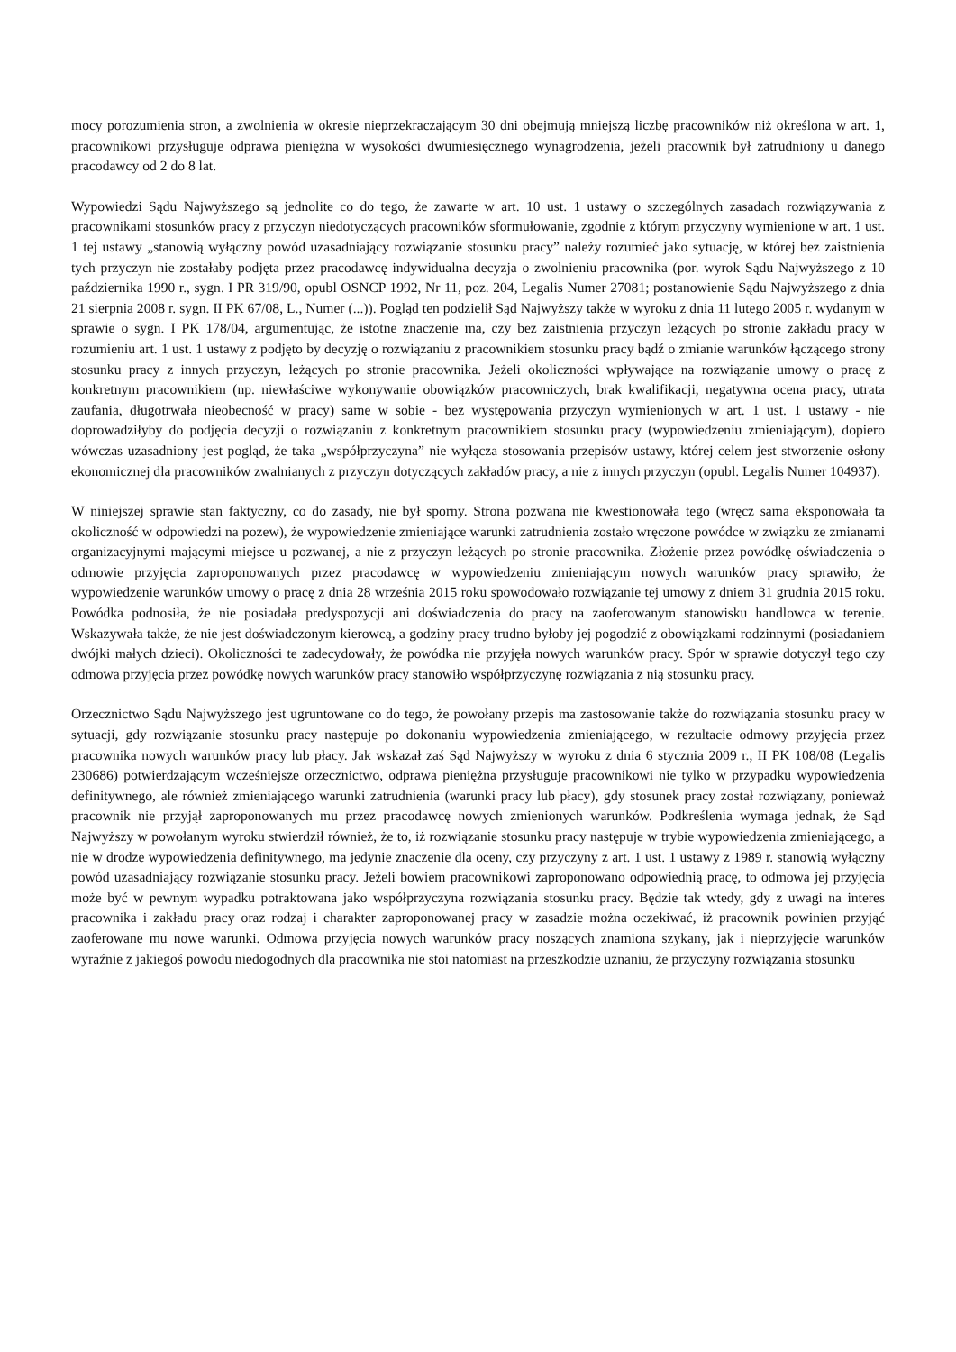mocy porozumienia stron, a zwolnienia w okresie nieprzekraczającym 30 dni obejmują mniejszą liczbę pracowników niż określona w art. 1, pracownikowi przysługuje odprawa pieniężna w wysokości dwumiesięcznego wynagrodzenia, jeżeli pracownik był zatrudniony u danego pracodawcy od 2 do 8 lat.
Wypowiedzi Sądu Najwyższego są jednolite co do tego, że zawarte w art. 10 ust. 1 ustawy o szczególnych zasadach rozwiązywania z pracownikami stosunków pracy z przyczyn niedotyczących pracowników sformułowanie, zgodnie z którym przyczyny wymienione w art. 1 ust. 1 tej ustawy „stanowią wyłączny powód uzasadniający rozwiązanie stosunku pracy” należy rozumieć jako sytuację, w której bez zaistnienia tych przyczyn nie zostałaby podjęta przez pracodawcę indywidualna decyzja o zwolnieniu pracownika (por. wyrok Sądu Najwyższego z 10 października 1990 r., sygn. I PR 319/90, opubl OSNCP 1992, Nr 11, poz. 204, Legalis Numer 27081; postanowienie Sądu Najwyższego z dnia 21 sierpnia 2008 r. sygn. II PK 67/08, L., Numer (...)). Pogląd ten podzielił Sąd Najwyższy także w wyroku z dnia 11 lutego 2005 r. wydanym w sprawie o sygn. I PK 178/04, argumentując, że istotne znaczenie ma, czy bez zaistnienia przyczyn leżących po stronie zakładu pracy w rozumieniu art. 1 ust. 1 ustawy z podjęto by decyzję o rozwiązaniu z pracownikiem stosunku pracy bądź o zmianie warunków łączącego strony stosunku pracy z innych przyczyn, leżących po stronie pracownika. Jeżeli okoliczności wpływające na rozwiązanie umowy o pracę z konkretnym pracownikiem (np. niewłaściwe wykonywanie obowiązków pracowniczych, brak kwalifikacji, negatywna ocena pracy, utrata zaufania, długotrwała nieobecność w pracy) same w sobie - bez występowania przyczyn wymienionych w art. 1 ust. 1 ustawy - nie doprowadziłyby do podjęcia decyzji o rozwiązaniu z konkretnym pracownikiem stosunku pracy (wypowiedzeniu zmieniającym), dopiero wówczas uzasadniony jest pogląd, że taka „współprzyczyna” nie wyłącza stosowania przepisów ustawy, której celem jest stworzenie osłony ekonomicznej dla pracowników zwalnianych z przyczyn dotyczących zakładów pracy, a nie z innych przyczyn (opubl. Legalis Numer 104937).
W niniejszej sprawie stan faktyczny, co do zasady, nie był sporny. Strona pozwana nie kwestionowała tego (wręcz sama eksponowała ta okoliczność w odpowiedzi na pozew), że wypowiedzenie zmieniające warunki zatrudnienia zostało wręczone powódce w związku ze zmianami organizacyjnymi mającymi miejsce u pozwanej, a nie z przyczyn leżących po stronie pracownika. Złożenie przez powódkę oświadczenia o odmowie przyjęcia zaproponowanych przez pracodawcę w wypowiedzeniu zmieniającym nowych warunków pracy sprawiło, że wypowiedzenie warunków umowy o pracę z dnia 28 września 2015 roku spowodowało rozwiązanie tej umowy z dniem 31 grudnia 2015 roku. Powódka podnosiła, że nie posiadała predyspozycji ani doświadczenia do pracy na zaoferowanym stanowisku handlowca w terenie. Wskazywała także, że nie jest doświadczonym kierowcą, a godziny pracy trudno byłoby jej pogodzić z obowiązkami rodzinnymi (posiadaniem dwójki małych dzieci). Okoliczności te zadecydowały, że powódka nie przyjęła nowych warunków pracy. Spór w sprawie dotyczył tego czy odmowa przyjęcia przez powódkę nowych warunków pracy stanowiło współprzyczynę rozwiązania z nią stosunku pracy.
Orzecznictwo Sądu Najwyższego jest ugruntowane co do tego, że powołany przepis ma zastosowanie także do rozwiązania stosunku pracy w sytuacji, gdy rozwiązanie stosunku pracy następuje po dokonaniu wypowiedzenia zmieniającego, w rezultacie odmowy przyjęcia przez pracownika nowych warunków pracy lub płacy. Jak wskazał zaś Sąd Najwyższy w wyroku z dnia 6 stycznia 2009 r., II PK 108/08 (Legalis 230686) potwierdzającym wcześniejsze orzecznictwo, odprawa pieniężna przysługuje pracownikowi nie tylko w przypadku wypowiedzenia definitywnego, ale również zmieniającego warunki zatrudnienia (warunki pracy lub płacy), gdy stosunek pracy został rozwiązany, ponieważ pracownik nie przyjął zaproponowanych mu przez pracodawcę nowych zmienionych warunków. Podkreślenia wymaga jednak, że Sąd Najwyższy w powołanym wyroku stwierdził również, że to, iż rozwiązanie stosunku pracy następuje w trybie wypowiedzenia zmieniającego, a nie w drodze wypowiedzenia definitywnego, ma jedynie znaczenie dla oceny, czy przyczyny z art. 1 ust. 1 ustawy z 1989 r. stanowią wyłączny powód uzasadniający rozwiązanie stosunku pracy. Jeżeli bowiem pracownikowi zaproponowano odpowiednią pracę, to odmowa jej przyjęcia może być w pewnym wypadku potraktowana jako współprzyczyna rozwiązania stosunku pracy. Będzie tak wtedy, gdy z uwagi na interes pracownika i zakładu pracy oraz rodzaj i charakter zaproponowanej pracy w zasadzie można oczekiwać, iż pracownik powinien przyjąć zaoferowane mu nowe warunki. Odmowa przyjęcia nowych warunków pracy noszących znamiona szykany, jak i nieprzyjęcie warunków wyraźnie z jakiegoś powodu niedogodnych dla pracownika nie stoi natomiast na przeszkodzie uznaniu, że przyczyny rozwiązania stosunku